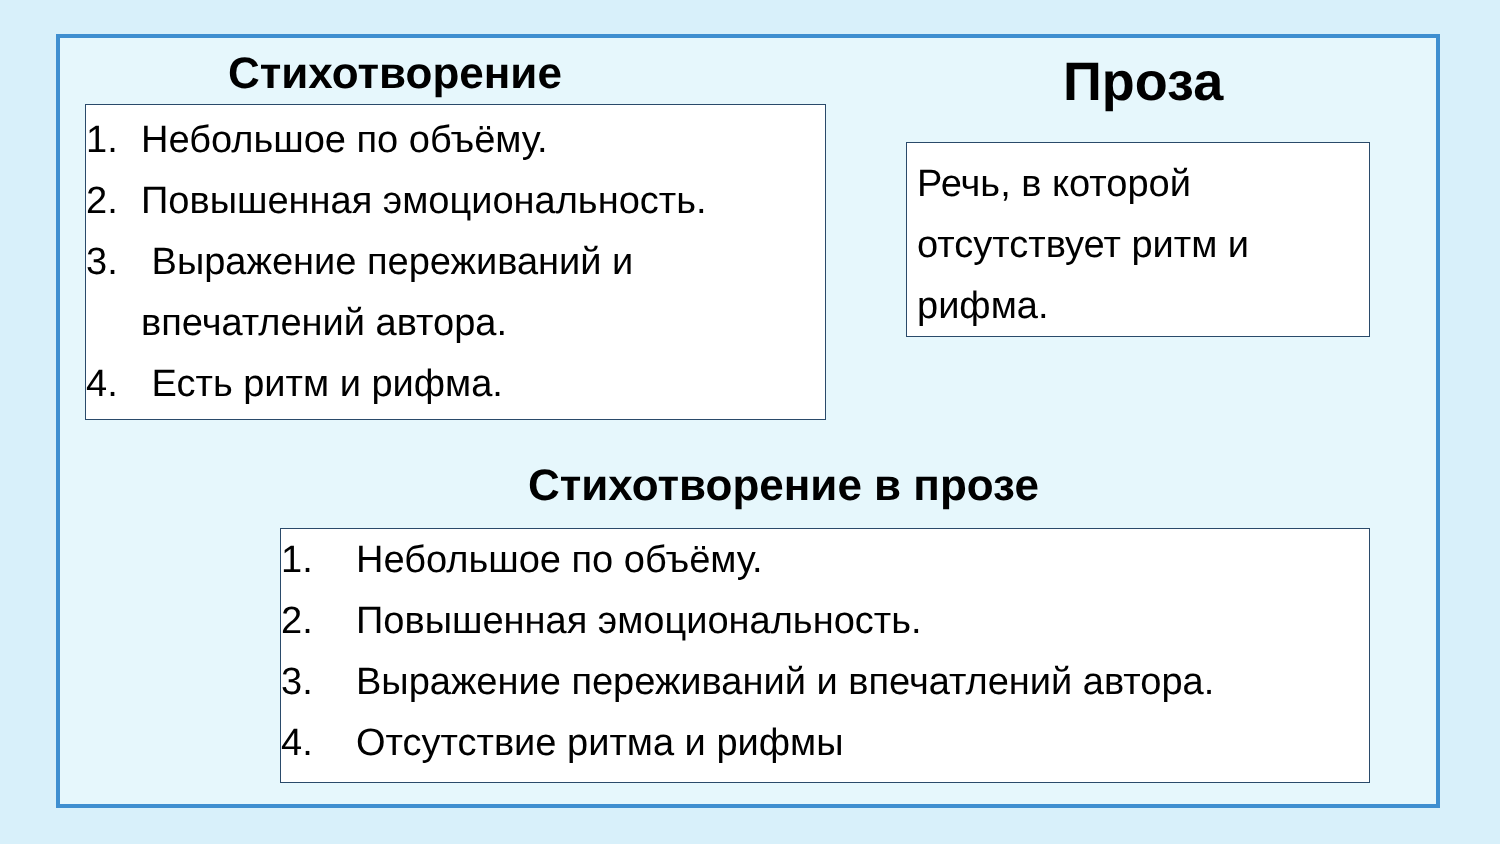Стихотворение Проза
1. Небольшое по объёму.
2. Повышенная эмоциональность.
3. Выражение переживаний и
впечатлений автора.
4. Есть ритм и рифма.
Речь, в которой отсутствует ритм и рифма.
Стихотворение в прозе
1. Небольшое по объёму.
2. Повышенная эмоциональность.
3. Выражение переживаний и впечатлений автора.
4. Отсутствие ритма и рифмы